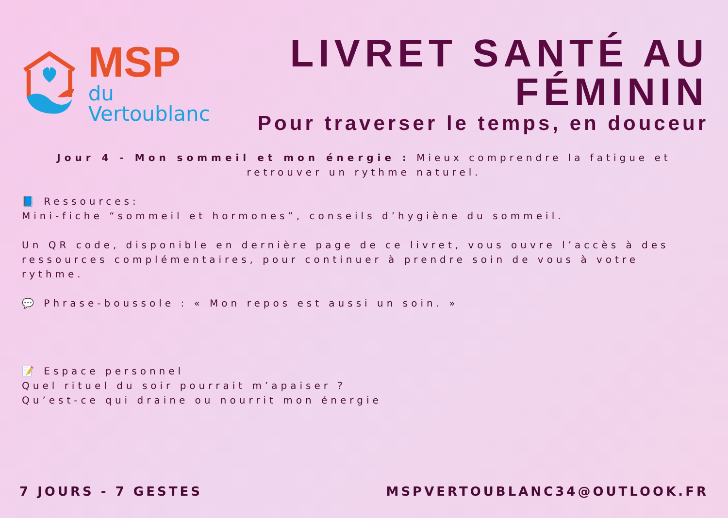MSP
du Vertoublanc
LIVRET SANTÉ AU FÉMININ
Pour traverser le temps, en douceur
Jour 4 - Mon sommeil et mon énergie : Mieux comprendre la fatigue et retrouver un rythme naturel.
📘 Ressources:
Mini-fiche “sommeil et hormones”, conseils d’hygiène du sommeil.
Un QR code, disponible en dernière page de ce livret, vous ouvre l’accès à des ressources complémentaires, pour continuer à prendre soin de vous à votre rythme.
💬 Phrase-boussole : « Mon repos est aussi un soin. »
📝 Espace personnel
Quel rituel du soir pourrait m’apaiser ?
Qu’est-ce qui draine ou nourrit mon énergie
7 JOURS - 7 GESTES MSPVERTOUBLANC34@OUTLOOK.FR